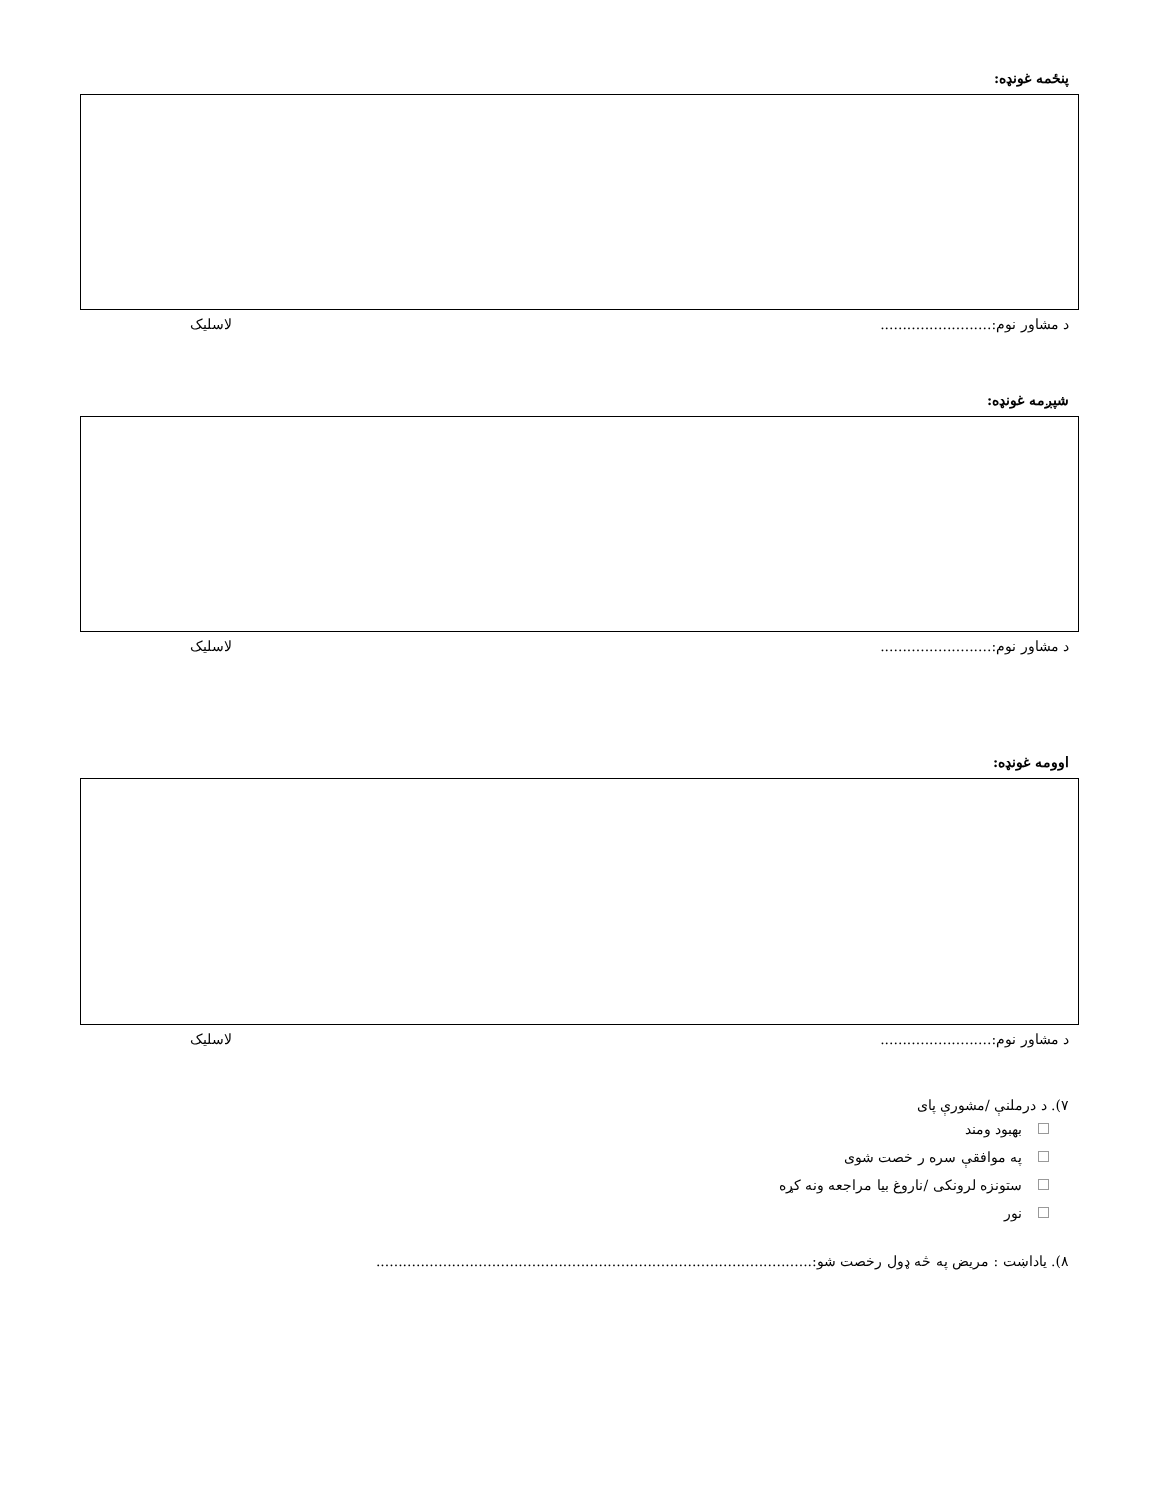پنځمه غونډه:
د مشاور نوم:......................... لاسلیک
شپږمه غونډه:
د مشاور نوم:......................... لاسلیک
اوومه غونډه:
د مشاور نوم:......................... لاسلیک
۷). د درملنې /مشورې پای
بهبود ومند
په موافقې سره ر خصت شوی
ستونزه لرونکی /ناروغ بیا مراجعه ونه کړه
نور
۸). یاداښت : مریض په څه ډول رخصت شو:..................................................................................................